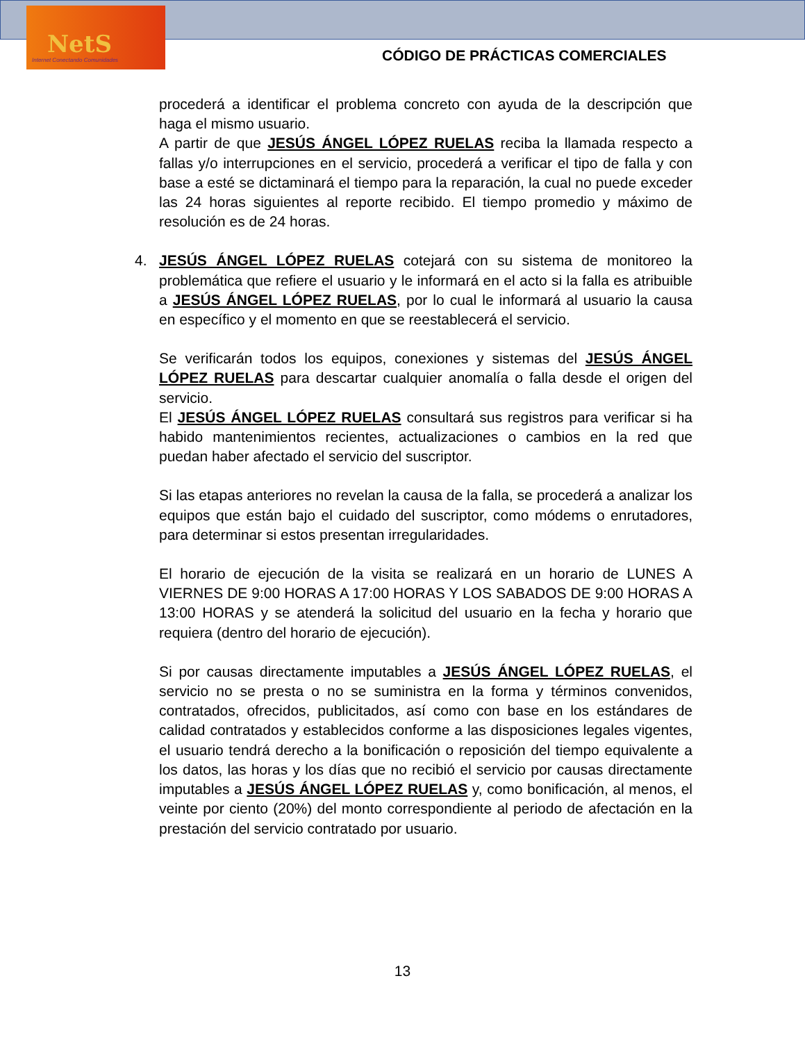NetS
Internet Conectando Comunidades
CÓDIGO DE PRÁCTICAS COMERCIALES
procederá a identificar el problema concreto con ayuda de la descripción que haga el mismo usuario.
A partir de que JESÚS ÁNGEL LÓPEZ RUELAS reciba la llamada respecto a fallas y/o interrupciones en el servicio, procederá a verificar el tipo de falla y con base a esté se dictaminará el tiempo para la reparación, la cual no puede exceder las 24 horas siguientes al reporte recibido. El tiempo promedio y máximo de resolución es de 24 horas.
4. JESÚS ÁNGEL LÓPEZ RUELAS cotejará con su sistema de monitoreo la problemática que refiere el usuario y le informará en el acto si la falla es atribuible a JESÚS ÁNGEL LÓPEZ RUELAS, por lo cual le informará al usuario la causa en específico y el momento en que se reestablecerá el servicio.
Se verificarán todos los equipos, conexiones y sistemas del JESÚS ÁNGEL LÓPEZ RUELAS para descartar cualquier anomalía o falla desde el origen del servicio.
El JESÚS ÁNGEL LÓPEZ RUELAS consultará sus registros para verificar si ha habido mantenimientos recientes, actualizaciones o cambios en la red que puedan haber afectado el servicio del suscriptor.
Si las etapas anteriores no revelan la causa de la falla, se procederá a analizar los equipos que están bajo el cuidado del suscriptor, como módems o enrutadores, para determinar si estos presentan irregularidades.
El horario de ejecución de la visita se realizará en un horario de LUNES A VIERNES DE 9:00 HORAS A 17:00 HORAS Y LOS SABADOS DE 9:00 HORAS A 13:00 HORAS y se atenderá la solicitud del usuario en la fecha y horario que requiera (dentro del horario de ejecución).
Si por causas directamente imputables a JESÚS ÁNGEL LÓPEZ RUELAS, el servicio no se presta o no se suministra en la forma y términos convenidos, contratados, ofrecidos, publicitados, así como con base en los estándares de calidad contratados y establecidos conforme a las disposiciones legales vigentes, el usuario tendrá derecho a la bonificación o reposición del tiempo equivalente a los datos, las horas y los días que no recibió el servicio por causas directamente imputables a JESÚS ÁNGEL LÓPEZ RUELAS y, como bonificación, al menos, el veinte por ciento (20%) del monto correspondiente al periodo de afectación en la prestación del servicio contratado por usuario.
13